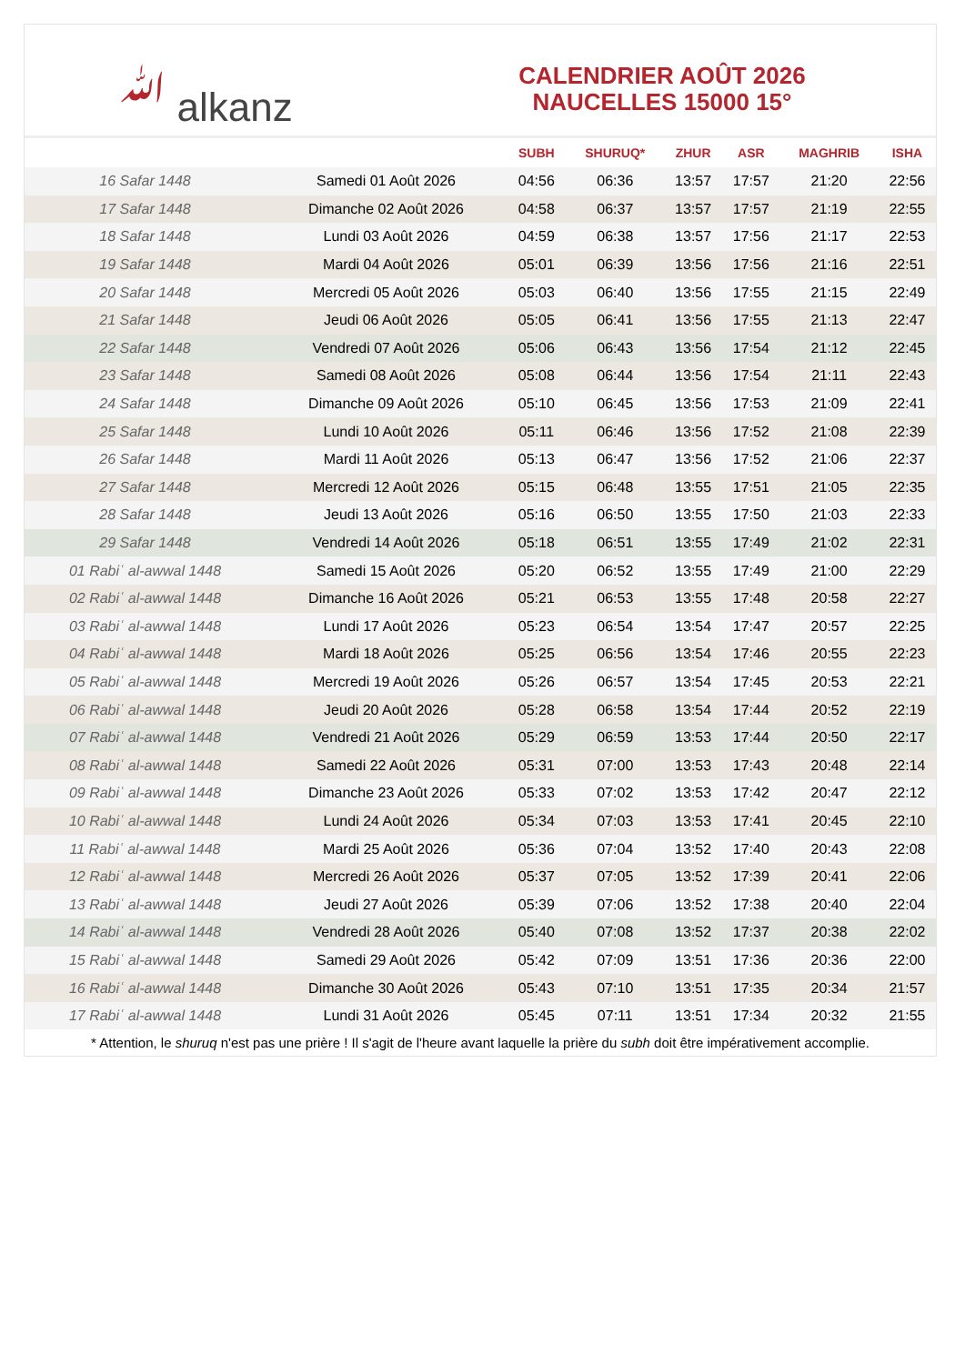ﷲ alkanz
CALENDRIER AOÛT 2026
NAUCELLES 15000 15°
| | | SUBH | SHURUQ* | ZHUR | ASR | MAGHRIB | ISHA |
| --- | --- | --- | --- | --- | --- | --- | --- |
| 16 Safar 1448 | Samedi 01 Août 2026 | 04:56 | 06:36 | 13:57 | 17:57 | 21:20 | 22:56 |
| 17 Safar 1448 | Dimanche 02 Août 2026 | 04:58 | 06:37 | 13:57 | 17:57 | 21:19 | 22:55 |
| 18 Safar 1448 | Lundi 03 Août 2026 | 04:59 | 06:38 | 13:57 | 17:56 | 21:17 | 22:53 |
| 19 Safar 1448 | Mardi 04 Août 2026 | 05:01 | 06:39 | 13:56 | 17:56 | 21:16 | 22:51 |
| 20 Safar 1448 | Mercredi 05 Août 2026 | 05:03 | 06:40 | 13:56 | 17:55 | 21:15 | 22:49 |
| 21 Safar 1448 | Jeudi 06 Août 2026 | 05:05 | 06:41 | 13:56 | 17:55 | 21:13 | 22:47 |
| 22 Safar 1448 | Vendredi 07 Août 2026 | 05:06 | 06:43 | 13:56 | 17:54 | 21:12 | 22:45 |
| 23 Safar 1448 | Samedi 08 Août 2026 | 05:08 | 06:44 | 13:56 | 17:54 | 21:11 | 22:43 |
| 24 Safar 1448 | Dimanche 09 Août 2026 | 05:10 | 06:45 | 13:56 | 17:53 | 21:09 | 22:41 |
| 25 Safar 1448 | Lundi 10 Août 2026 | 05:11 | 06:46 | 13:56 | 17:52 | 21:08 | 22:39 |
| 26 Safar 1448 | Mardi 11 Août 2026 | 05:13 | 06:47 | 13:56 | 17:52 | 21:06 | 22:37 |
| 27 Safar 1448 | Mercredi 12 Août 2026 | 05:15 | 06:48 | 13:55 | 17:51 | 21:05 | 22:35 |
| 28 Safar 1448 | Jeudi 13 Août 2026 | 05:16 | 06:50 | 13:55 | 17:50 | 21:03 | 22:33 |
| 29 Safar 1448 | Vendredi 14 Août 2026 | 05:18 | 06:51 | 13:55 | 17:49 | 21:02 | 22:31 |
| 01 Rabiʿ al-awwal 1448 | Samedi 15 Août 2026 | 05:20 | 06:52 | 13:55 | 17:49 | 21:00 | 22:29 |
| 02 Rabiʿ al-awwal 1448 | Dimanche 16 Août 2026 | 05:21 | 06:53 | 13:55 | 17:48 | 20:58 | 22:27 |
| 03 Rabiʿ al-awwal 1448 | Lundi 17 Août 2026 | 05:23 | 06:54 | 13:54 | 17:47 | 20:57 | 22:25 |
| 04 Rabiʿ al-awwal 1448 | Mardi 18 Août 2026 | 05:25 | 06:56 | 13:54 | 17:46 | 20:55 | 22:23 |
| 05 Rabiʿ al-awwal 1448 | Mercredi 19 Août 2026 | 05:26 | 06:57 | 13:54 | 17:45 | 20:53 | 22:21 |
| 06 Rabiʿ al-awwal 1448 | Jeudi 20 Août 2026 | 05:28 | 06:58 | 13:54 | 17:44 | 20:52 | 22:19 |
| 07 Rabiʿ al-awwal 1448 | Vendredi 21 Août 2026 | 05:29 | 06:59 | 13:53 | 17:44 | 20:50 | 22:17 |
| 08 Rabiʿ al-awwal 1448 | Samedi 22 Août 2026 | 05:31 | 07:00 | 13:53 | 17:43 | 20:48 | 22:14 |
| 09 Rabiʿ al-awwal 1448 | Dimanche 23 Août 2026 | 05:33 | 07:02 | 13:53 | 17:42 | 20:47 | 22:12 |
| 10 Rabiʿ al-awwal 1448 | Lundi 24 Août 2026 | 05:34 | 07:03 | 13:53 | 17:41 | 20:45 | 22:10 |
| 11 Rabiʿ al-awwal 1448 | Mardi 25 Août 2026 | 05:36 | 07:04 | 13:52 | 17:40 | 20:43 | 22:08 |
| 12 Rabiʿ al-awwal 1448 | Mercredi 26 Août 2026 | 05:37 | 07:05 | 13:52 | 17:39 | 20:41 | 22:06 |
| 13 Rabiʿ al-awwal 1448 | Jeudi 27 Août 2026 | 05:39 | 07:06 | 13:52 | 17:38 | 20:40 | 22:04 |
| 14 Rabiʿ al-awwal 1448 | Vendredi 28 Août 2026 | 05:40 | 07:08 | 13:52 | 17:37 | 20:38 | 22:02 |
| 15 Rabiʿ al-awwal 1448 | Samedi 29 Août 2026 | 05:42 | 07:09 | 13:51 | 17:36 | 20:36 | 22:00 |
| 16 Rabiʿ al-awwal 1448 | Dimanche 30 Août 2026 | 05:43 | 07:10 | 13:51 | 17:35 | 20:34 | 21:57 |
| 17 Rabiʿ al-awwal 1448 | Lundi 31 Août 2026 | 05:45 | 07:11 | 13:51 | 17:34 | 20:32 | 21:55 |
* Attention, le shuruq n'est pas une prière ! Il s'agit de l'heure avant laquelle la prière du subh doit être impérativement accomplie.